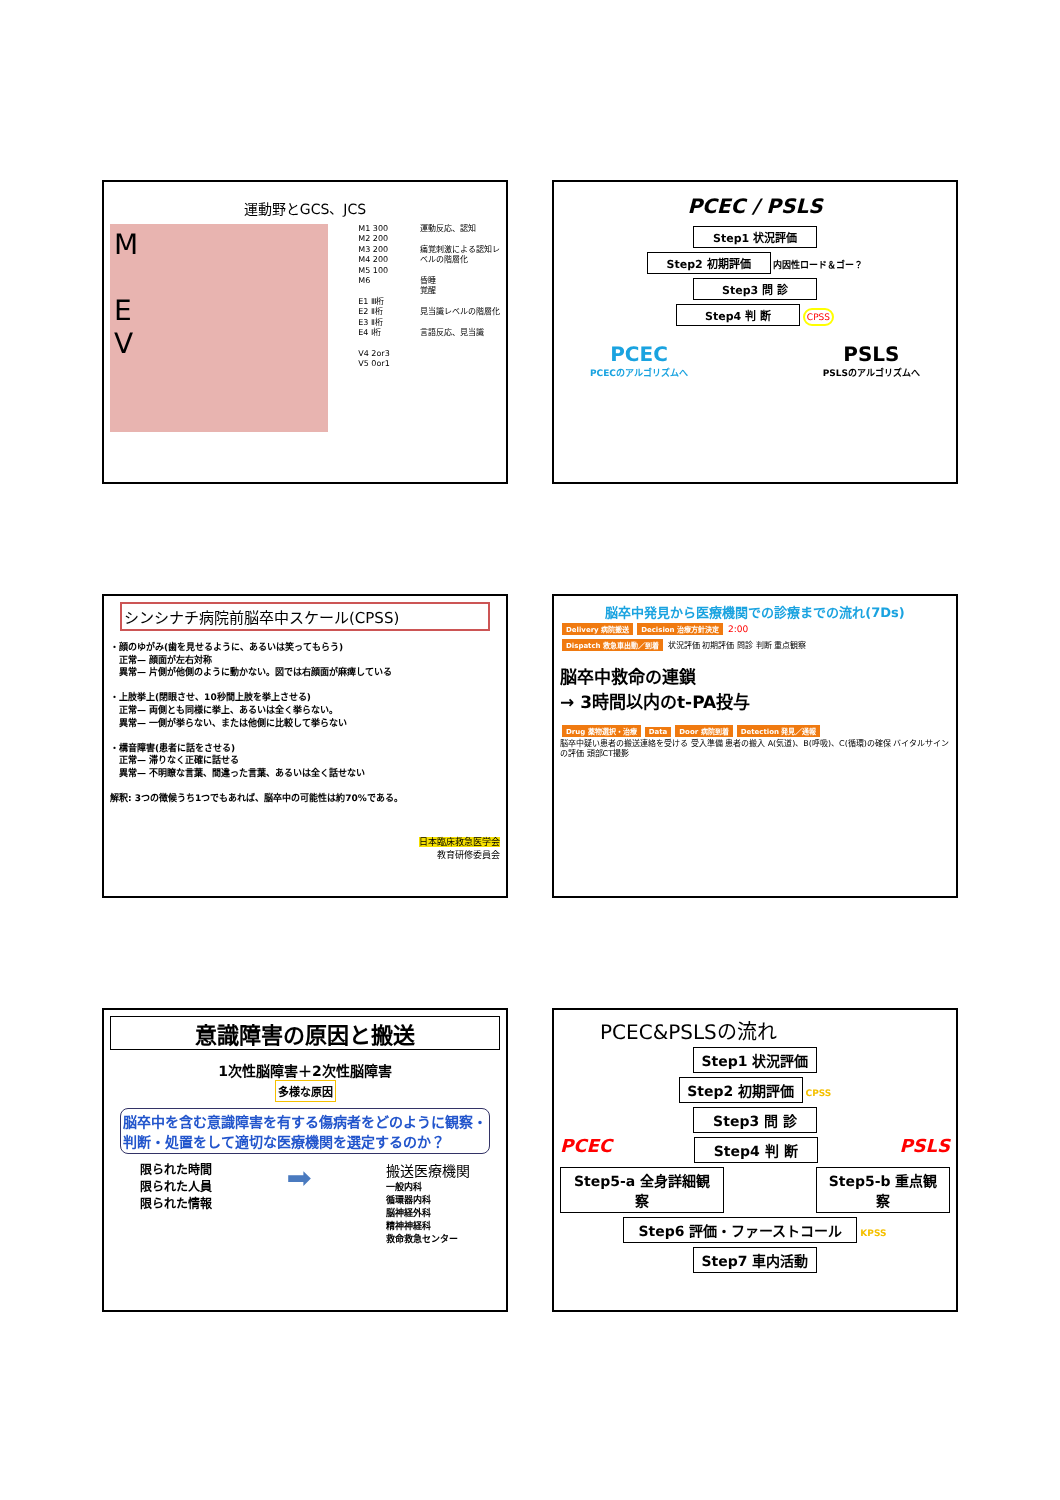運動野とGCS、JCS
M
E
V
M1 300
M2 200
M3 200
M4 200
M5 100
M6
E1 Ⅲ桁
E2 Ⅱ桁
E3 Ⅱ桁
E4 Ⅰ桁
V4 2or3
V5 0or1
運動反応、認知
痛覚刺激による認知レベルの階層化
昏睡
覚醒
見当識レベルの階層化
言語反応、見当識
PCEC / PSLS
Step1 状況評価
Step2 初期評価
内因性ロード＆ゴー？
Step3 問 診
Step4 判 断
CPSS
PCEC
PCECのアルゴリズムへ
PSLS
PSLSのアルゴリズムへ
シンシナチ病院前脳卒中スケール(CPSS)
・顔のゆがみ(歯を見せるように、あるいは笑ってもらう)
　正常— 顔面が左右対称
　異常— 片側が他側のように動かない。図では右顔面が麻痺している
・上肢挙上(閉眼させ、10秒間上肢を挙上させる)
　正常— 両側とも同様に挙上、あるいは全く挙らない。
　異常— 一側が挙らない、または他側に比較して挙らない
・構音障害(患者に話をさせる)
　正常— 滞りなく正確に話せる
　異常— 不明瞭な言葉、間違った言葉、あるいは全く話せない
解釈: 3つの徴候うち1つでもあれば、脳卒中の可能性は約70%である。
日本臨床救急医学会
教育研修委員会
脳卒中発見から医療機関での診療までの流れ(7Ds)
Delivery 病院搬送 Decision 治療方針決定 2:00
Dispatch 救急車出動／到着 状況評価 初期評価 問診 判断 重点観察
脳卒中救命の連鎖
→ 3時間以内のt-PA投与
Drug 薬物選択・治療 Data Door 病院到着 Detection 発見／通報
脳卒中疑い患者の搬送連絡を受ける 受入準備 患者の搬入 A(気道)、B(呼吸)、C(循環)の確保 バイタルサインの評価 頭部CT撮影
意識障害の原因と搬送
1次性脳障害＋2次性脳障害
多様な原因
脳卒中を含む意識障害を有する傷病者をどのように観察・判断・処置をして適切な医療機関を選定するのか？
限られた時間
限られた人員
限られた情報
➡
搬送医療機関
一般内科
循環器内科
脳神経外科
精神神経科
救命救急センター
PCEC&PSLSの流れ
Step1 状況評価
Step2 初期評価
CPSS
Step3 問 診
PCEC
Step4 判 断
PSLS
Step5-a 全身詳細観察
Step5-b 重点観察
Step6 評価・ファーストコール
KPSS
Step7 車内活動